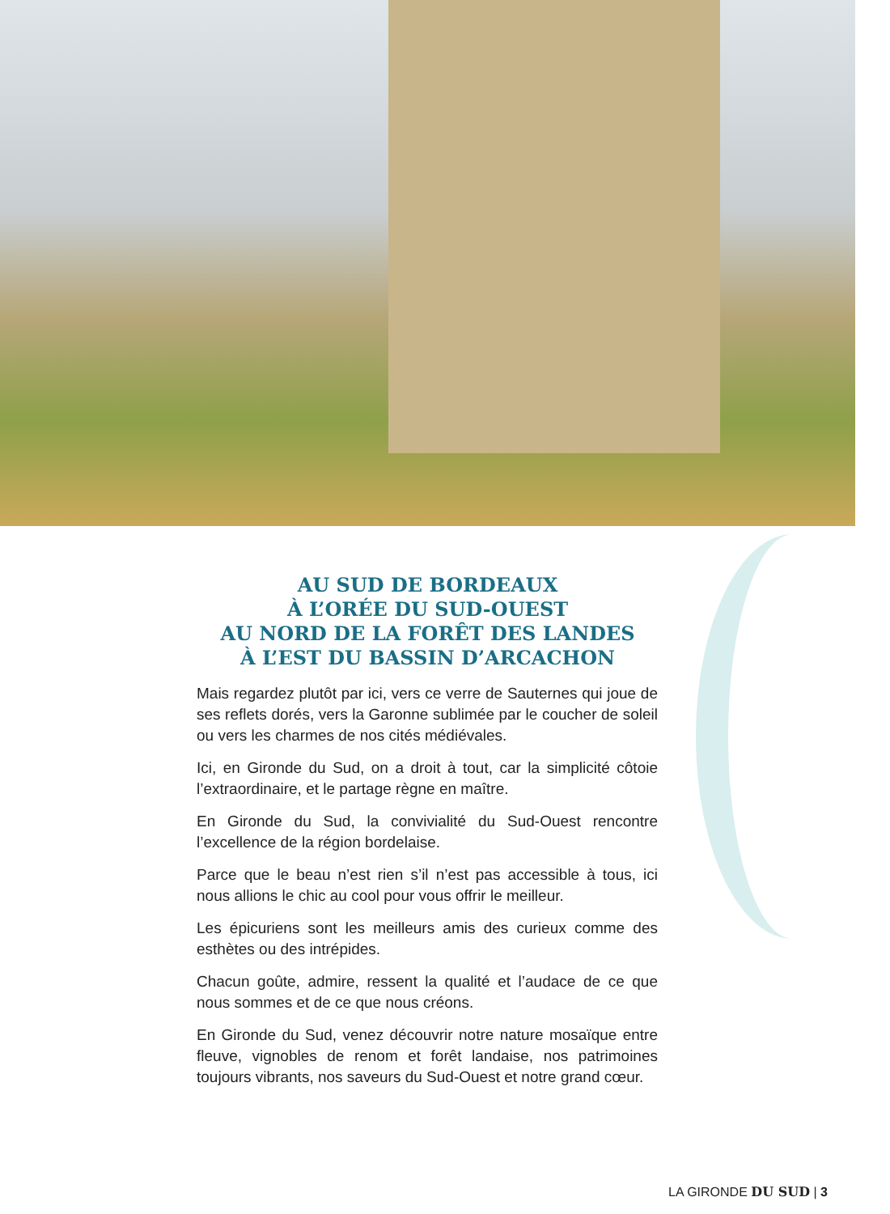AU SUD DE BORDEAUX
À L’ORÉE DU SUD-OUEST
AU NORD DE LA FORÊT DES LANDES
À L’EST DU BASSIN D’ARCACHON
Mais regardez plutôt par ici, vers ce verre de Sauternes qui joue de ses reflets dorés, vers la Garonne sublimée par le coucher de soleil ou vers les charmes de nos cités médiévales.
Ici, en Gironde du Sud, on a droit à tout, car la simplicité côtoie l’extraordinaire, et le partage règne en maître.
En Gironde du Sud, la convivialité du Sud-Ouest rencontre l’excellence de la région bordelaise.
Parce que le beau n’est rien s’il n’est pas accessible à tous, ici nous allions le chic au cool pour vous offrir le meilleur.
Les épicuriens sont les meilleurs amis des curieux comme des esthètes ou des intrépides.
Chacun goûte, admire, ressent la qualité et l’audace de ce que nous sommes et de ce que nous créons.
En Gironde du Sud, venez découvrir notre nature mosaïque entre fleuve, vignobles de renom et forêt landaise, nos patrimoines toujours vibrants, nos saveurs du Sud-Ouest et notre grand cœur.
LA GIRONDE DU SUD | 3